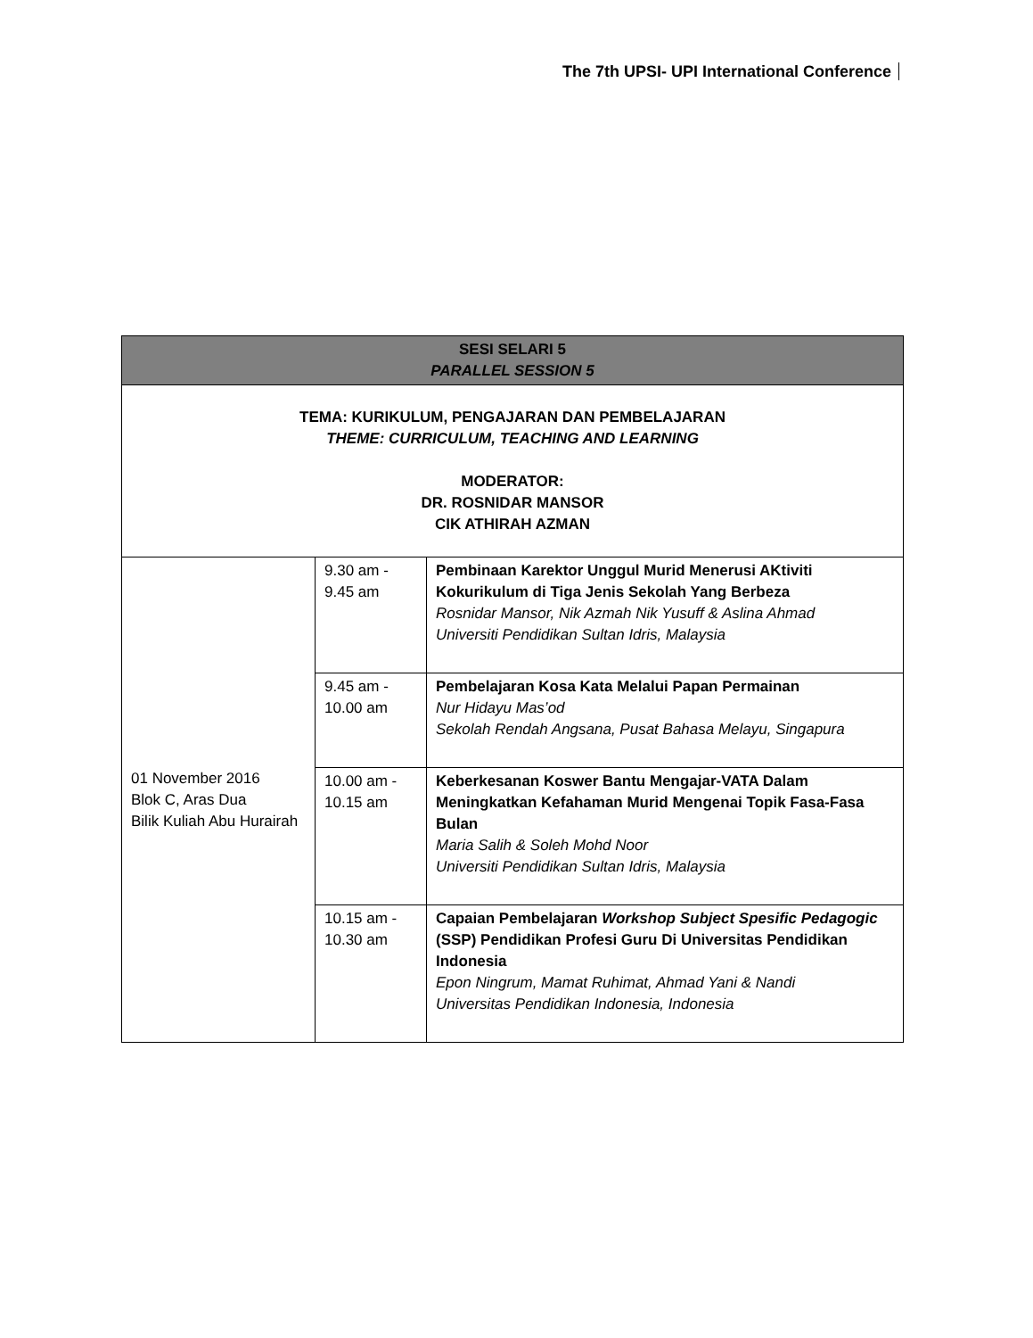The 7th UPSI- UPI International Conference
| SESI SELARI 5 PARALLEL SESSION 5 | | |
| --- | --- | --- |
| TEMA: KURIKULUM, PENGAJARAN DAN PEMBELAJARAN THEME: CURRICULUM, TEACHING AND LEARNING MODERATOR: DR. ROSNIDAR MANSOR CIK ATHIRAH AZMAN | | |
| 01 November 2016 Blok C, Aras Dua Bilik Kuliah Abu Hurairah | 9.30 am - 9.45 am | Pembinaan Karektor Unggul Murid Menerusi AKtiviti Kokurikulum di Tiga Jenis Sekolah Yang Berbeza Rosnidar Mansor, Nik Azmah Nik Yusuff & Aslina Ahmad Universiti Pendidikan Sultan Idris, Malaysia |
| | 9.45 am - 10.00 am | Pembelajaran Kosa Kata Melalui Papan Permainan Nur Hidayu Mas’od Sekolah Rendah Angsana, Pusat Bahasa Melayu, Singapura |
| | 10.00 am - 10.15 am | Keberkesanan Koswer Bantu Mengajar-VATA Dalam Meningkatkan Kefahaman Murid Mengenai Topik Fasa-Fasa Bulan Maria Salih & Soleh Mohd Noor Universiti Pendidikan Sultan Idris, Malaysia |
| | 10.15 am - 10.30 am | Capaian Pembelajaran Workshop Subject Spesific Pedagogic (SSP) Pendidikan Profesi Guru Di Universitas Pendidikan Indonesia Epon Ningrum, Mamat Ruhimat, Ahmad Yani & Nandi Universitas Pendidikan Indonesia, Indonesia |